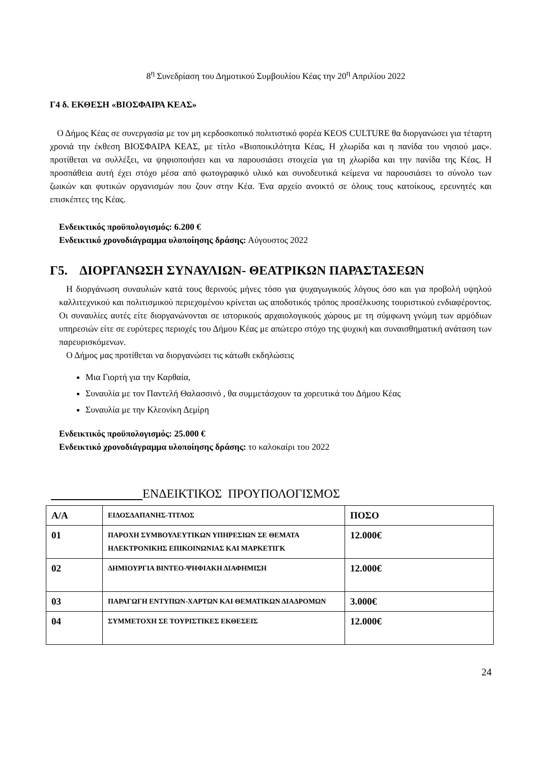8<sup>η</sup> Συνεδρίαση του Δημοτικού Συμβουλίου Κέας την 20<sup>η</sup> Απριλίου 2022
Γ4 δ. ΕΚΘΕΣΗ «ΒΙΟΣΦΑΙΡΑ ΚΕΑΣ»
Ο Δήμος Κέας σε συνεργασία με τον μη κερδοσκοπικό πολιτιστικό φορέα KEOS CULTURE θα διοργανώσει για τέταρτη χρονιά την έκθεση ΒΙΟΣΦΑΙΡΑ ΚΕΑΣ, με τίτλο «Βιοποικιλότητα Κέας, Η χλωρίδα και η πανίδα του νησιού μας». προτίθεται να συλλέξει, να ψηφιοποιήσει και να παρουσιάσει στοιχεία για τη χλωρίδα και την πανίδα της Κέας. Η προσπάθεια αυτή έχει στόχο μέσα από φωτογραφικό υλικό και συνοδευτικά κείμενα να παρουσιάσει το σύνολο των ζωικών και φυτικών οργανισμών που ζουν στην Κέα. Ένα αρχείο ανοικτό σε όλους τους κατοίκους, ερευνητές και επισκέπτες της Κέας.
Ενδεικτικός προϋπολογισμός: 6.200 €
Ενδεικτικό χρονοδιάγραμμα υλοποίησης δράσης: Αύγουστος 2022
Γ5. ΔΙΟΡΓΑΝΩΣΗ ΣΥΝΑΥΛΙΩΝ- ΘΕΑΤΡΙΚΩΝ ΠΑΡΑΣΤΑΣΕΩΝ
Η διοργάνωση συναυλιών κατά τους θερινούς μήνες τόσο για ψυχαγωγικούς λόγους όσο και για προβολή υψηλού καλλιτεχνικού και πολιτισμικού περιεχομένου κρίνεται ως αποδοτικός τρόπος προσέλκυσης τουριστικού ενδιαφέροντος. Οι συναυλίες αυτές είτε διοργανώνονται σε ιστορικούς αρχαιολογικούς χώρους με τη σύμφωνη γνώμη των αρμόδιων υπηρεσιών είτε σε ευρύτερες περιοχές του Δήμου Κέας με απώτερο στόχο της ψυχική και συναισθηματική ανάταση των παρευρισκόμενων.
Ο Δήμος μας προτίθεται να διοργανώσει τις κάτωθι εκδηλώσεις
Μια Γιορτή για την Καρθαία,
Συναυλία με τον Παντελή Θαλασσινό , θα συμμετάσχουν τα χορευτικά του Δήμου Κέας
Συναυλία με την Κλεονίκη Δεμίρη
Ενδεικτικός προϋπολογισμός: 25.000 €
Ενδεικτικό χρονοδιάγραμμα υλοποίησης δράσης: το καλοκαίρι του 2022
ΕΝΔΕΙΚΤΙΚΟΣ ΠΡΟΥΠΟΛΟΓΙΣΜΟΣ
| Α/Α | ΕΙΔΟΣΔΑΠΑΝΗΣ-ΤΙΤΛΟΣ | ΠΟΣΟ |
| --- | --- | --- |
| 01 | ΠΑΡΟΧΗ ΣΥΜΒΟΥΛΕΥΤΙΚΩΝ ΥΠΗΡΕΣΙΩΝ ΣΕ ΘΕΜΑΤΑ ΗΛΕΚΤΡΟΝΙΚΗΣ ΕΠΙΚΟΙΝΩΝΙΑΣ ΚΑΙ ΜΑΡΚΕΤΙΓΚ | 12.000€ |
| 02 | ΔΗΜΙΟΥΡΓΙΑ ΒΙΝΤΕΟ-ΨΗΦΙΑΚΗ ΔΙΑΦΗΜΙΣΗ | 12.000€ |
| 03 | ΠΑΡΑΓΩΓΗ ΕΝΤΥΠΩΝ-ΧΑΡΤΩΝ ΚΑΙ ΘΕΜΑΤΙΚΩΝ ΔΙΑΔΡΟΜΩΝ | 3.000€ |
| 04 | ΣΥΜΜΕΤΟΧΗ ΣΕ ΤΟΥΡΙΣΤΙΚΕΣ ΕΚΘΕΣΕΙΣ | 12.000€ |
24